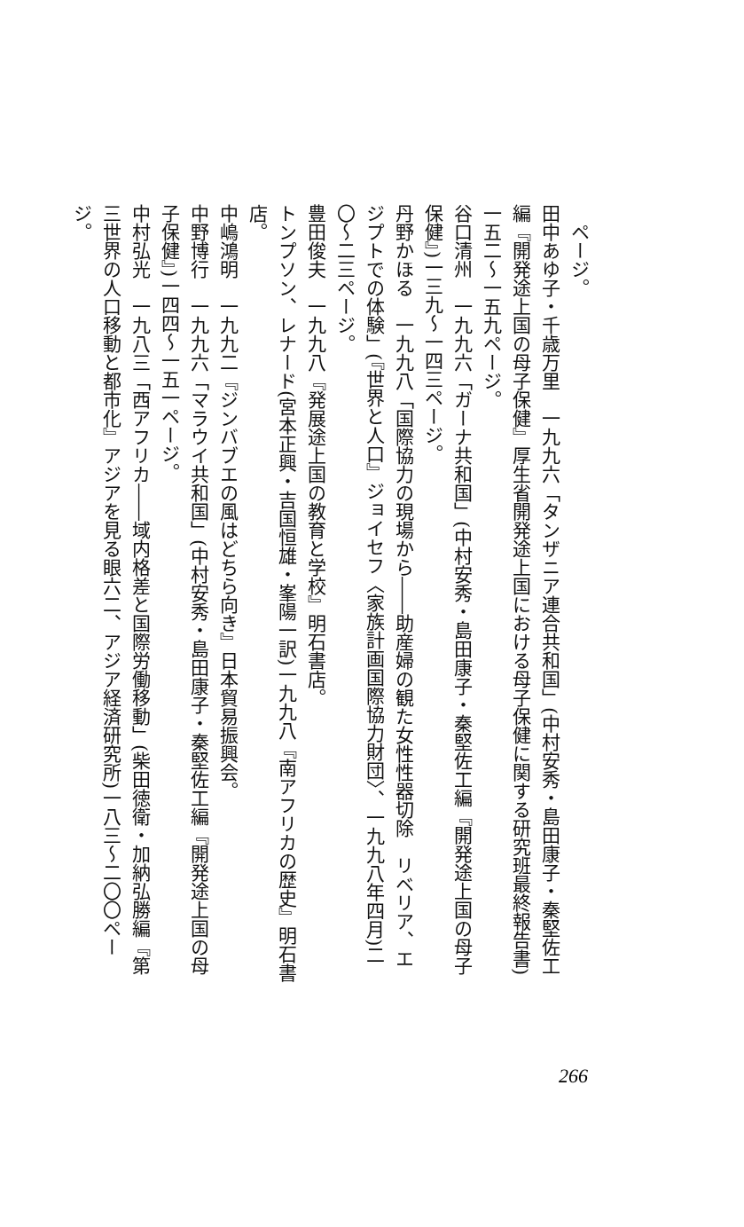ページ。
田中あゆ子・千歳万里　一九九六「タンザニア連合共和国」(中村安秀・島田康子・秦堅佐工編『開発途上国の母子保健』厚生省開発途上国における母子保健に関する研究班最終報告書)一五二〜一五九ページ。
谷口清州　一九九六「ガーナ共和国」(中村安秀・島田康子・秦堅佐工編『開発途上国の母子保健』)一三九〜一四三ページ。
丹野かほる　一九九八「国際協力の現場から――助産婦の観た女性性器切除　リベリア、エジプトでの体験」(『世界と人口』ジョイセフ〈家族計画国際協力財団〉、一九九八年四月)二〇〜二三ページ。
豊田俊夫　一九九八『発展途上国の教育と学校』明石書店。
トンプソン、レナード(宮本正興・吉国恒雄・峯陽一訳)一九九八『南アフリカの歴史』明石書店。
中嶋鴻明　一九九二『ジンバブエの風はどちら向き』日本貿易振興会。
中野博行　一九九六「マラウイ共和国」(中村安秀・島田康子・秦堅佐工編『開発途上国の母子保健』)一四四〜一五一ページ。
中村弘光　一九八三「西アフリカ――域内格差と国際労働移動」(柴田徳衛・加納弘勝編『第三世界の人口移動と都市化』アジアを見る眼六二、アジア経済研究所)一八三〜二〇〇ページ。
266